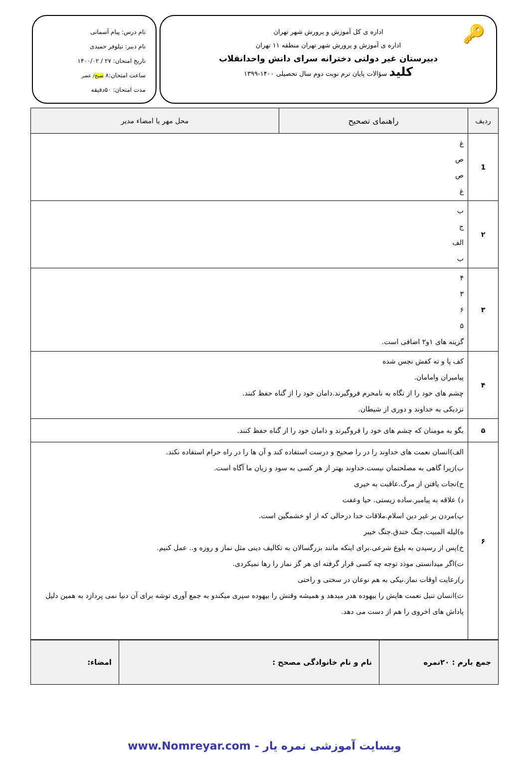🔑
اداره ی کل آموزش و پرورش شهر تهران
اداره ی آموزش و پرورش شهر تهران منطقه ۱۱ تهران
دبیرستان غیر دولتی دخترانه سرای دانش واحدانقلاب
کلید سؤالات پایان ترم نوبت دوم سال تحصیلی ۱۴۰۰-۱۳۹۹
نام درس: پیام آسمانی
نام دبیر: نیلوفر حمیدی
تاریخ امتحان: ۲۷ / ۱۴۰۰/۰۲
ساعت امتحان:۸ صبح/ عصر
مدت امتحان: ۵۰دقیقه
| ردیف | راهنمای تصحیح | محل مهر یا امضاء مدیر |
| --- | --- | --- |
| 1 | غ ص ص غ | |
| ۲ | ب ج الف ب | |
| ۳ | ۴ ۳ ۶ ۵ گزینه های ۱و۲ اضافی است. | |
| ۴ | کف پا و ته کفش نجس شده پیامبران وامامان. چشم های خود را از نگاه به نامحرم فروگیرند.دامان خود را از گناه حفظ کنند. نزدیکی به خداوند و دوری از شیطان. | |
| ۵ | بگو به مومنان که چشم های خود را فروگیرند و دامان خود را از گناه حفظ کنند. | |
| ۶ | الف)انسان نعمت های خداوند را در را صحیح و درست استفاده کند و آن ها را در راه حرام استفاده نکند. ب)زیرا گاهی به مصلحتمان نیست.خداوند بهتر از هر کسی به سود و زیان ما آگاه است. ج)نجات یافتن از مرگ.عاقبت به خیری د) علاقه به پیامبر.ساده زیستی. حیا وعفت پ)مردن بر غیر دین اسلام.ملاقات خدا درحالی که از او خشمگین است. ه)لیله المبیت.جنگ خندق.جنگ خیبر خ)پس از رسیدن به بلوغ شرعی.برای اینکه مانند بزرگسالان به تکالیف دینی مثل نماز و روزه و.. عمل کنیم. ت)اگر میدانستی موذد توجه چه کسی قرار گرفته ای هر گز نماز را رها نمیکردی. ر)رعایت اوقات نماز.نیکی به هم نوعان در سختی و راحتی ث)انسان تنبل نعمت هایش را بیهوده هدر میدهد و همیشه وقتش را بیهوده سپری میکندو به جمع آوری توشه برای آن دنیا نمی پردازد به همین دلیل پاداش های اخروی را هم از دست می دهد. | |
| جمع بارم : ۲۰نمره | نام و نام خانوادگی مصحح : | امضاء: |
وبسایت آموزشی نمره یار - www.Nomreyar.com